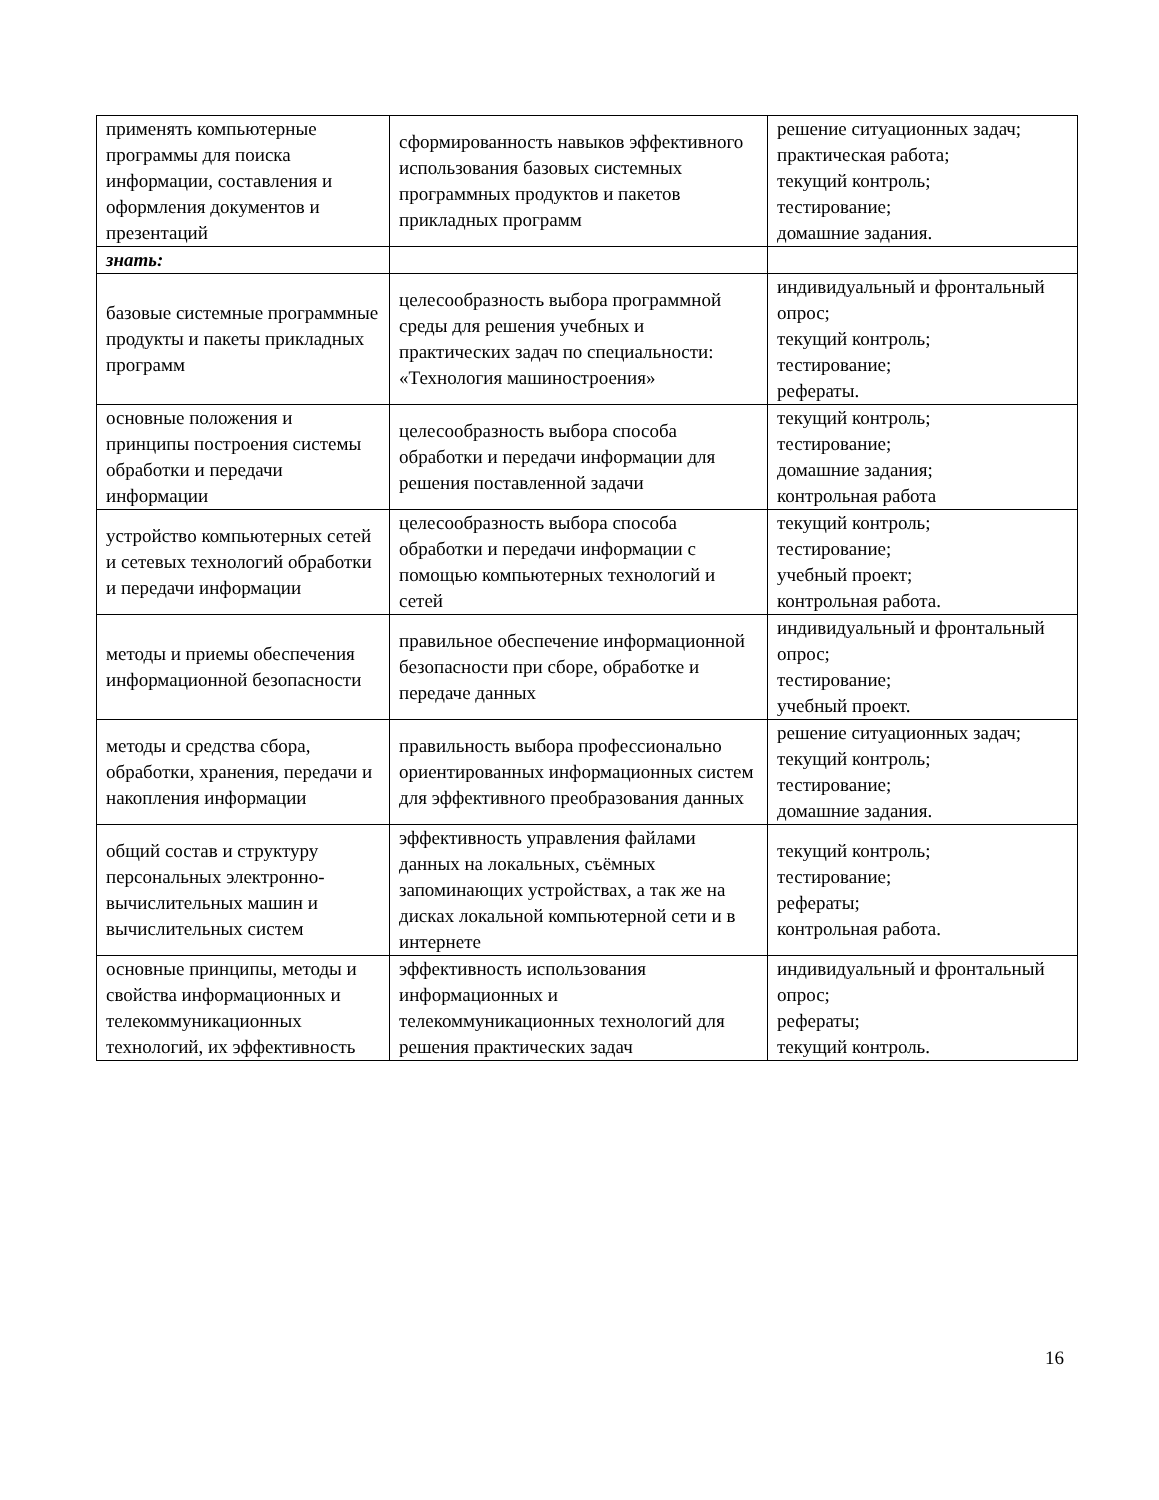| применять компьютерные программы для поиска информации, составления и оформления документов и презентаций | сформированность навыков эффективного использования базовых системных программных продуктов и пакетов прикладных программ | решение ситуационных задач; практическая работа; текущий контроль; тестирование; домашние задания. |
| знать: | | |
| базовые системные программные продукты и пакеты прикладных программ | целесообразность выбора программной среды для решения учебных и практических задач по специальности: «Технология машиностроения» | индивидуальный и фронтальный опрос; текущий контроль; тестирование; рефераты. |
| основные положения и принципы построения системы обработки и передачи информации | целесообразность выбора способа обработки и передачи информации для решения поставленной задачи | текущий контроль; тестирование; домашние задания; контрольная работа |
| устройство компьютерных сетей и сетевых технологий обработки и передачи информации | целесообразность выбора способа обработки и передачи информации с помощью компьютерных технологий и сетей | текущий контроль; тестирование; учебный проект; контрольная работа. |
| методы и приемы обеспечения информационной безопасности | правильное обеспечение информационной безопасности при сборе, обработке и передаче данных | индивидуальный и фронтальный опрос; тестирование; учебный проект. |
| методы и средства сбора, обработки, хранения, передачи и накопления информации | правильность выбора профессионально ориентированных информационных систем для эффективного преобразования данных | решение ситуационных задач; текущий контроль; тестирование; домашние задания. |
| общий состав и структуру персональных электронно-вычислительных машин и вычислительных систем | эффективность управления файлами данных на локальных, съёмных запоминающих устройствах, а так же на дисках локальной компьютерной сети и в интернете | текущий контроль; тестирование; рефераты; контрольная работа. |
| основные принципы, методы и свойства информационных и телекоммуникационных технологий, их эффективность | эффективность использования информационных и телекоммуникационных технологий для решения практических задач | индивидуальный и фронтальный опрос; рефераты; текущий контроль. |
16